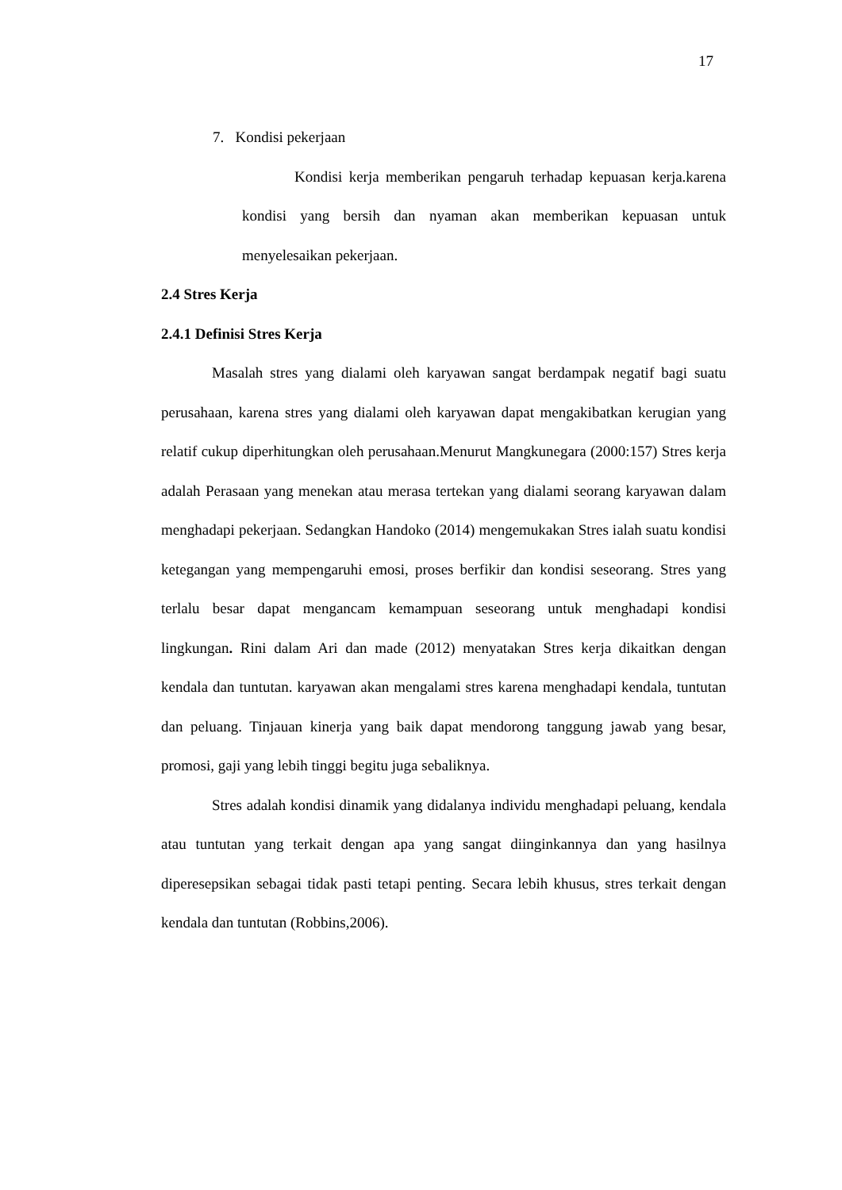17
7. Kondisi pekerjaan
Kondisi kerja memberikan pengaruh terhadap kepuasan kerja.karena kondisi yang bersih dan nyaman akan memberikan kepuasan untuk menyelesaikan pekerjaan.
2.4 Stres Kerja
2.4.1 Definisi Stres Kerja
Masalah stres yang dialami oleh karyawan sangat berdampak negatif bagi suatu perusahaan, karena stres yang dialami oleh karyawan dapat mengakibatkan kerugian yang relatif cukup diperhitungkan oleh perusahaan.Menurut Mangkunegara (2000:157) Stres kerja adalah Perasaan yang menekan atau merasa tertekan yang dialami seorang karyawan dalam menghadapi pekerjaan. Sedangkan Handoko (2014) mengemukakan Stres ialah suatu kondisi ketegangan yang mempengaruhi emosi, proses berfikir dan kondisi seseorang. Stres yang terlalu besar dapat mengancam kemampuan seseorang untuk menghadapi kondisi lingkungan. Rini dalam Ari dan made (2012) menyatakan Stres kerja dikaitkan dengan kendala dan tuntutan. karyawan akan mengalami stres karena menghadapi kendala, tuntutan dan peluang. Tinjauan kinerja yang baik dapat mendorong tanggung jawab yang besar, promosi, gaji yang lebih tinggi begitu juga sebaliknya.
Stres adalah kondisi dinamik yang didalanya individu menghadapi peluang, kendala atau tuntutan yang terkait dengan apa yang sangat diinginkannya dan yang hasilnya diperesepsikan sebagai tidak pasti tetapi penting. Secara lebih khusus, stres terkait dengan kendala dan tuntutan (Robbins,2006).